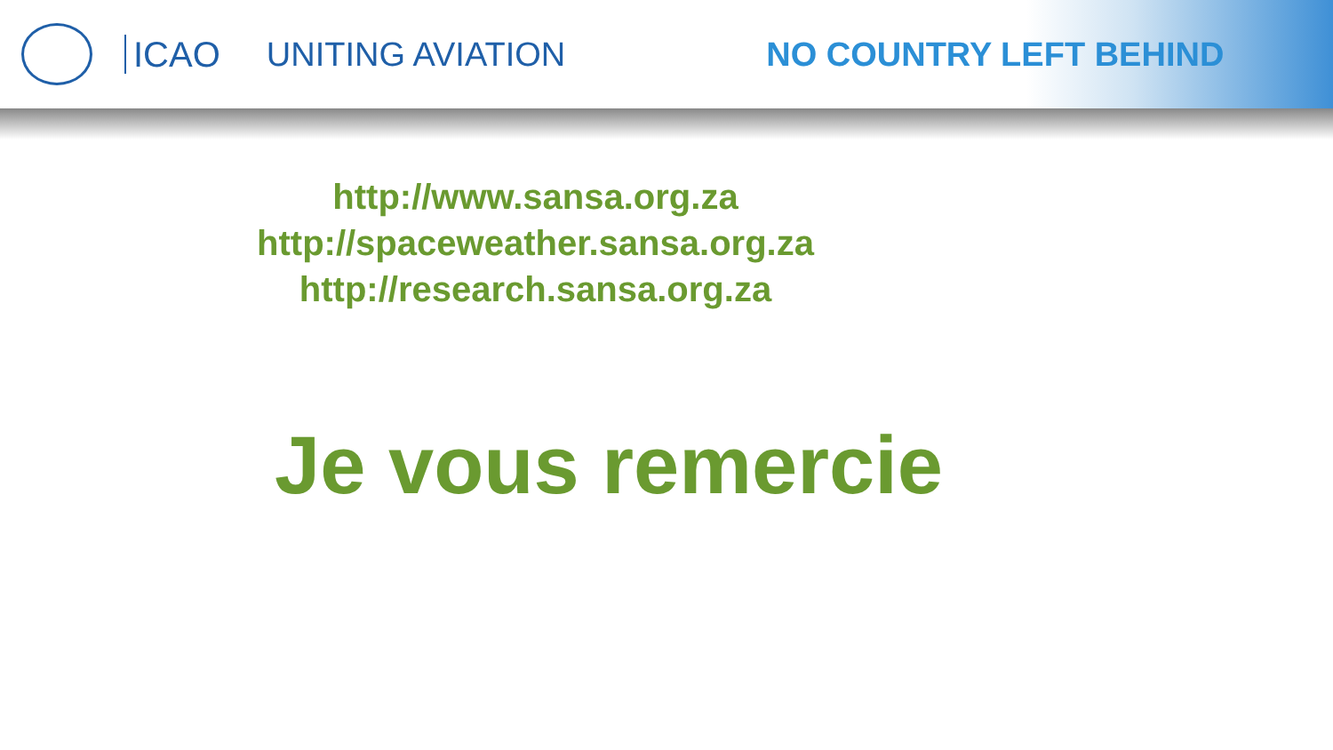ICAO UNITING AVIATION NO COUNTRY LEFT BEHIND
http://www.sansa.org.za
http://spaceweather.sansa.org.za
http://research.sansa.org.za
Je vous remercie